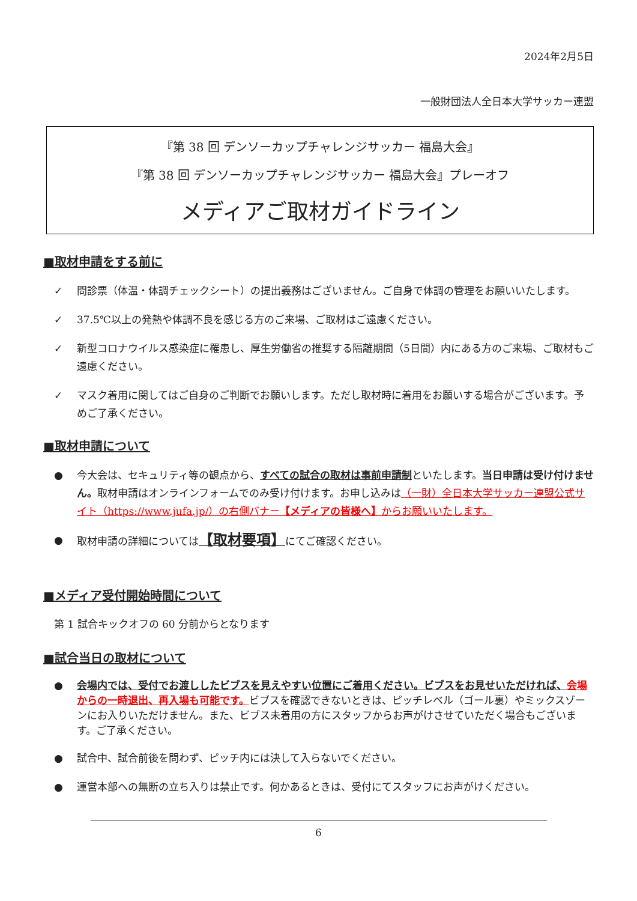2024年2月5日
一般財団法人全日本大学サッカー連盟
『第 38 回 デンソーカップチャレンジサッカー 福島大会』
『第 38 回 デンソーカップチャレンジサッカー 福島大会』プレーオフ
メディアご取材ガイドライン
■取材申請をする前に
✓ 問診票（体温・体調チェックシート）の提出義務はございません。ご自身で体調の管理をお願いいたします。
✓ 37.5℃以上の発熱や体調不良を感じる方のご来場、ご取材はご遠慮ください。
✓ 新型コロナウイルス感染症に罹患し、厚生労働省の推奨する隔離期間（5日間）内にある方のご来場、ご取材もご遠慮ください。
✓ マスク着用に関してはご自身のご判断でお願いします。ただし取材時に着用をお願いする場合がございます。予めご了承ください。
■取材申請について
● 今大会は、セキュリティ等の観点から、すべての試合の取材は事前申請制といたします。当日申請は受け付けません。取材申請はオンラインフォームでのみ受け付けます。お申し込みは（一財）全日本大学サッカー連盟公式サイト（https://www.jufa.jp/）の右側バナー【メディアの皆様へ】からお願いいたします。
● 取材申請の詳細については【取材要項】にてご確認ください。
■メディア受付開始時間について
第 1 試合キックオフの 60 分前からとなります
■試合当日の取材について
● 会場内では、受付でお渡ししたビブスを見えやすい位置にご着用ください。ビブスをお見せいただければ、会場からの一時退出、再入場も可能です。ビブスを確認できないときは、ピッチレベル（ゴール裏）やミックスゾーンにお入りいただけません。また、ビブス未着用の方にスタッフからお声がけさせていただく場合もございます。ご了承ください。
● 試合中、試合前後を問わず、ピッチ内には決して入らないでください。
● 運営本部への無断の立ち入りは禁止です。何かあるときは、受付にてスタッフにお声がけください。
6